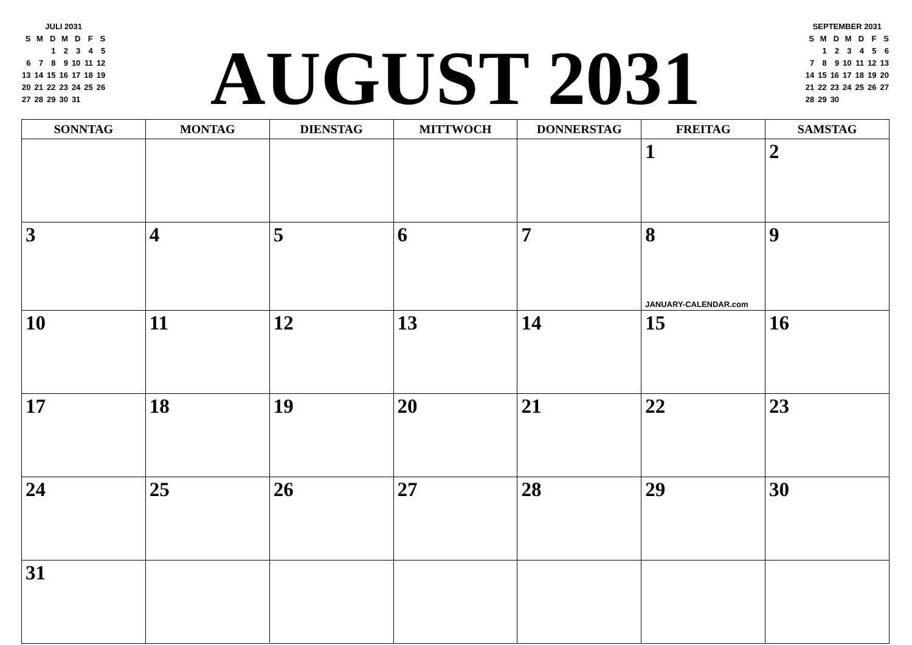JULI 2031
| S | M | D | M | D | F | S |
| | | 1 | 2 | 3 | 4 | 5 |
| 6 | 7 | 8 | 9 | 10 | 11 | 12 |
| 13 | 14 | 15 | 16 | 17 | 18 | 19 |
| 20 | 21 | 22 | 23 | 24 | 25 | 26 |
| 27 | 28 | 29 | 30 | 31 | | |
AUGUST 2031
SEPTEMBER 2031
| S | M | D | M | D | F | S |
| | 1 | 2 | 3 | 4 | 5 | 6 |
| 7 | 8 | 9 | 10 | 11 | 12 | 13 |
| 14 | 15 | 16 | 17 | 18 | 19 | 20 |
| 21 | 22 | 23 | 24 | 25 | 26 | 27 |
| 28 | 29 | 30 | | | | |
| SONNTAG | MONTAG | DIENSTAG | MITTWOCH | DONNERSTAG | FREITAG | SAMSTAG |
| --- | --- | --- | --- | --- | --- | --- |
| | | | | | 1 | 2 |
| 3 | 4 | 5 | 6 | 7 | 8 JANUARY-CALENDAR.com | 9 |
| 10 | 11 | 12 | 13 | 14 | 15 | 16 |
| 17 | 18 | 19 | 20 | 21 | 22 | 23 |
| 24 | 25 | 26 | 27 | 28 | 29 | 30 |
| 31 | | | | | | |